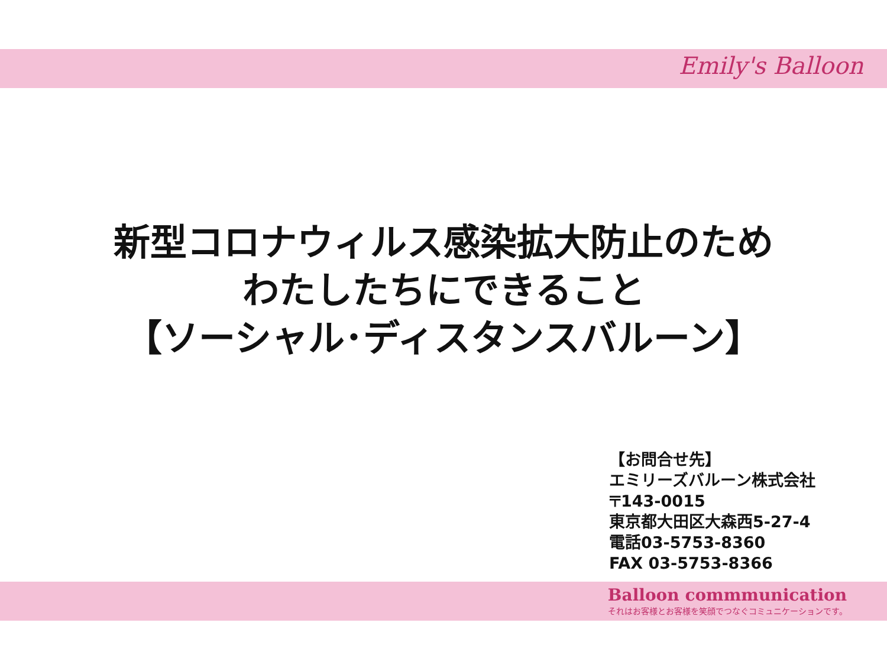Emily's Balloon
新型コロナウィルス感染拡大防止のため
わたしたちにできること
【ソーシャル･ディスタンスバルーン】
【お問合せ先】
エミリーズバルーン株式会社
〒143-0015
東京都大田区大森西5-27-4
電話03-5753-8360
FAX 03-5753-8366
Balloon commmunication
それはお客様とお客様を笑顔でつなぐコミュニケーションです。